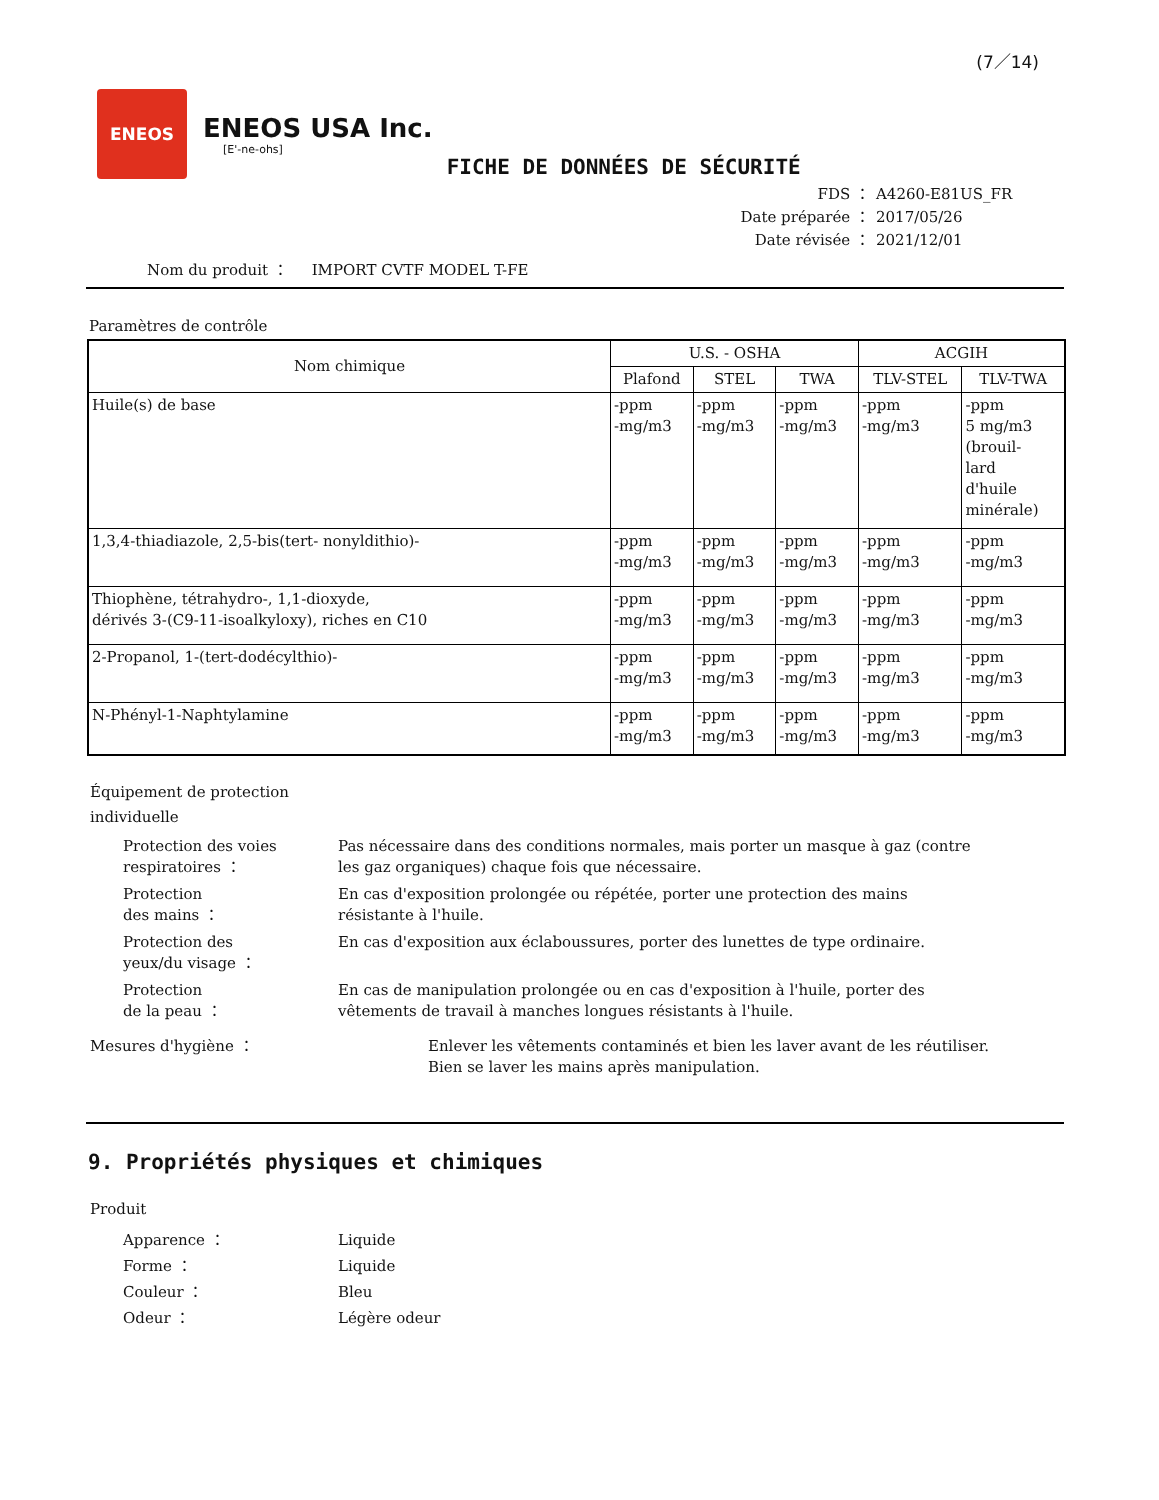(7／14)
ENEOS
ENEOS USA Inc.
[E'-ne-ohs]
FICHE DE DONNÉES DE SÉCURITÉ
FDS ： A4260-E81US_FR
Date préparée ： 2017/05/26
Date révisée ： 2021/12/01
Nom du produit ： IMPORT CVTF MODEL T-FE
Paramètres de contrôle
| Nom chimique | U.S. - OSHA | | | ACGIH | |
| --- | --- | --- | --- | --- | --- |
| | Plafond | STEL | TWA | TLV-STEL | TLV-TWA |
| Huile(s) de base | -ppm -mg/m3 | -ppm -mg/m3 | -ppm -mg/m3 | -ppm -mg/m3 | -ppm 5 mg/m3 (brouil- lard d'huile minérale) |
| 1,3,4-thiadiazole, 2,5-bis(tert- nonyldithio)- | -ppm -mg/m3 | -ppm -mg/m3 | -ppm -mg/m3 | -ppm -mg/m3 | -ppm -mg/m3 |
| Thiophène, tétrahydro-, 1,1-dioxyde, dérivés 3-(C9-11-isoalkyloxy), riches en C10 | -ppm -mg/m3 | -ppm -mg/m3 | -ppm -mg/m3 | -ppm -mg/m3 | -ppm -mg/m3 |
| 2-Propanol, 1-(tert-dodécylthio)- | -ppm -mg/m3 | -ppm -mg/m3 | -ppm -mg/m3 | -ppm -mg/m3 | -ppm -mg/m3 |
| N-Phényl-1-Naphtylamine | -ppm -mg/m3 | -ppm -mg/m3 | -ppm -mg/m3 | -ppm -mg/m3 | -ppm -mg/m3 |
Équipement de protection
individuelle
Protection des voies respiratoires ：
Pas nécessaire dans des conditions normales, mais porter un masque à gaz (contre les gaz organiques) chaque fois que nécessaire.
Protection
des mains ：
En cas d'exposition prolongée ou répétée, porter une protection des mains résistante à l'huile.
Protection des
yeux/du visage ：
En cas d'exposition aux éclaboussures, porter des lunettes de type ordinaire.
Protection
de la peau ：
En cas de manipulation prolongée ou en cas d'exposition à l'huile, porter des vêtements de travail à manches longues résistants à l'huile.
Mesures d'hygiène ： Enlever les vêtements contaminés et bien les laver avant de les réutiliser.
Bien se laver les mains après manipulation.
9. Propriétés physiques et chimiques
Produit
Apparence ： Liquide
Forme ： Liquide
Couleur ： Bleu
Odeur ： Légère odeur